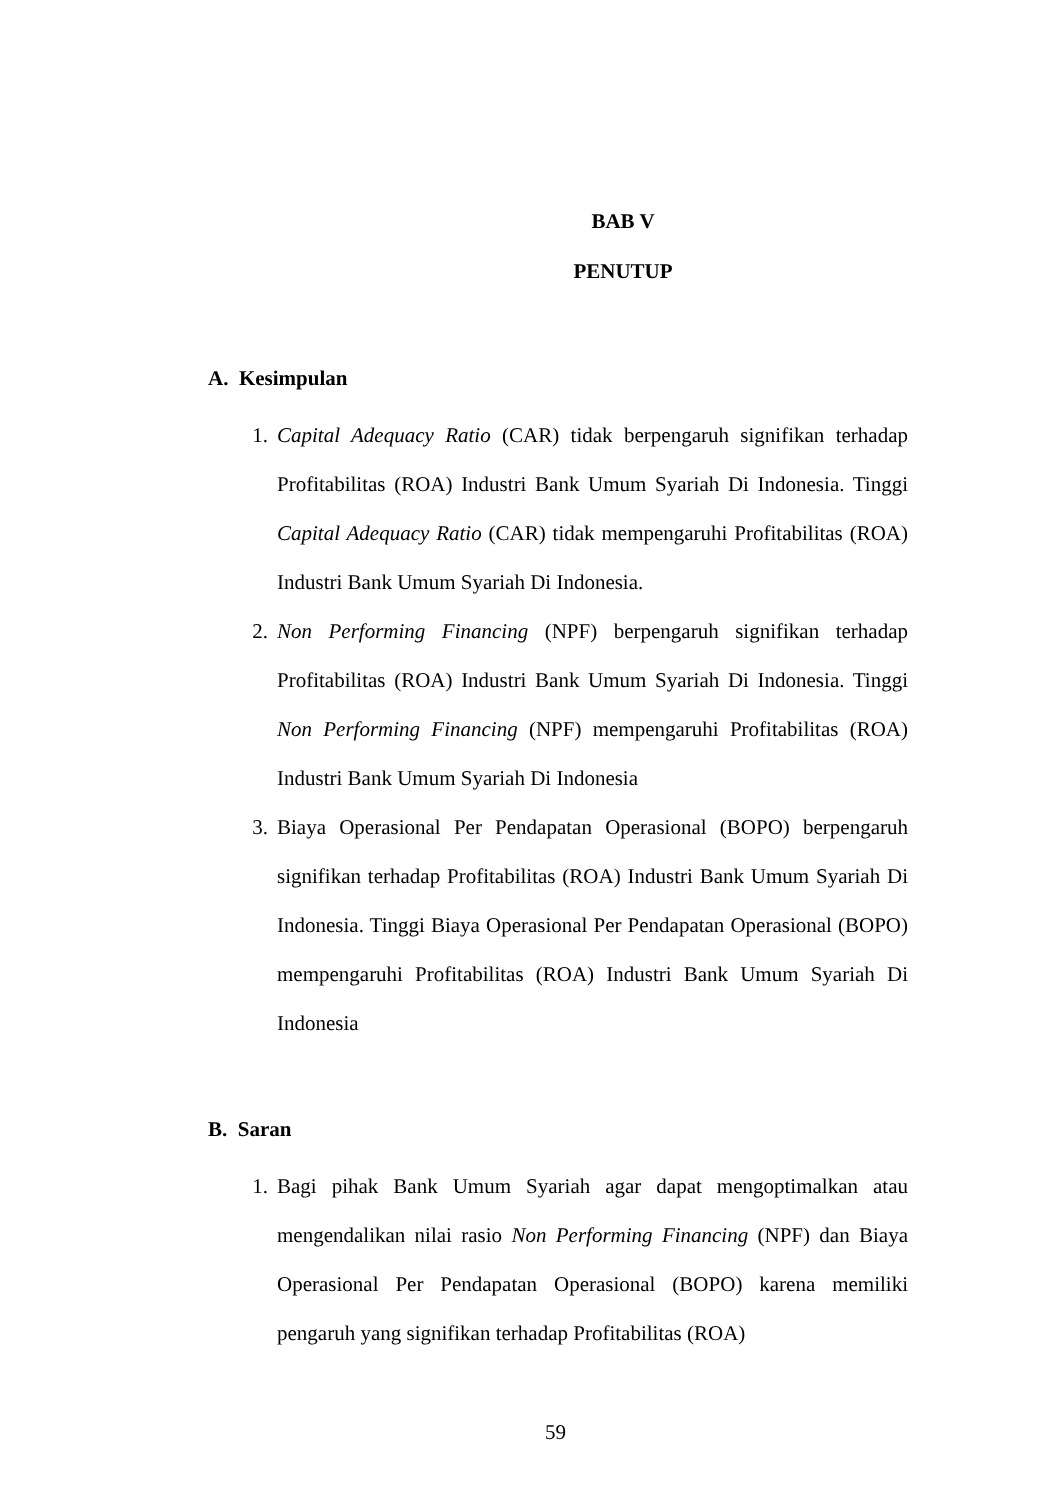BAB V
PENUTUP
A. Kesimpulan
1. Capital Adequacy Ratio (CAR) tidak berpengaruh signifikan terhadap Profitabilitas (ROA) Industri Bank Umum Syariah Di Indonesia. Tinggi Capital Adequacy Ratio (CAR) tidak mempengaruhi Profitabilitas (ROA) Industri Bank Umum Syariah Di Indonesia.
2. Non Performing Financing (NPF) berpengaruh signifikan terhadap Profitabilitas (ROA) Industri Bank Umum Syariah Di Indonesia. Tinggi Non Performing Financing (NPF) mempengaruhi Profitabilitas (ROA) Industri Bank Umum Syariah Di Indonesia
3. Biaya Operasional Per Pendapatan Operasional (BOPO) berpengaruh signifikan terhadap Profitabilitas (ROA) Industri Bank Umum Syariah Di Indonesia. Tinggi Biaya Operasional Per Pendapatan Operasional (BOPO) mempengaruhi Profitabilitas (ROA) Industri Bank Umum Syariah Di Indonesia
B. Saran
1. Bagi pihak Bank Umum Syariah agar dapat mengoptimalkan atau mengendalikan nilai rasio Non Performing Financing (NPF) dan Biaya Operasional Per Pendapatan Operasional (BOPO) karena memiliki pengaruh yang signifikan terhadap Profitabilitas (ROA)
59